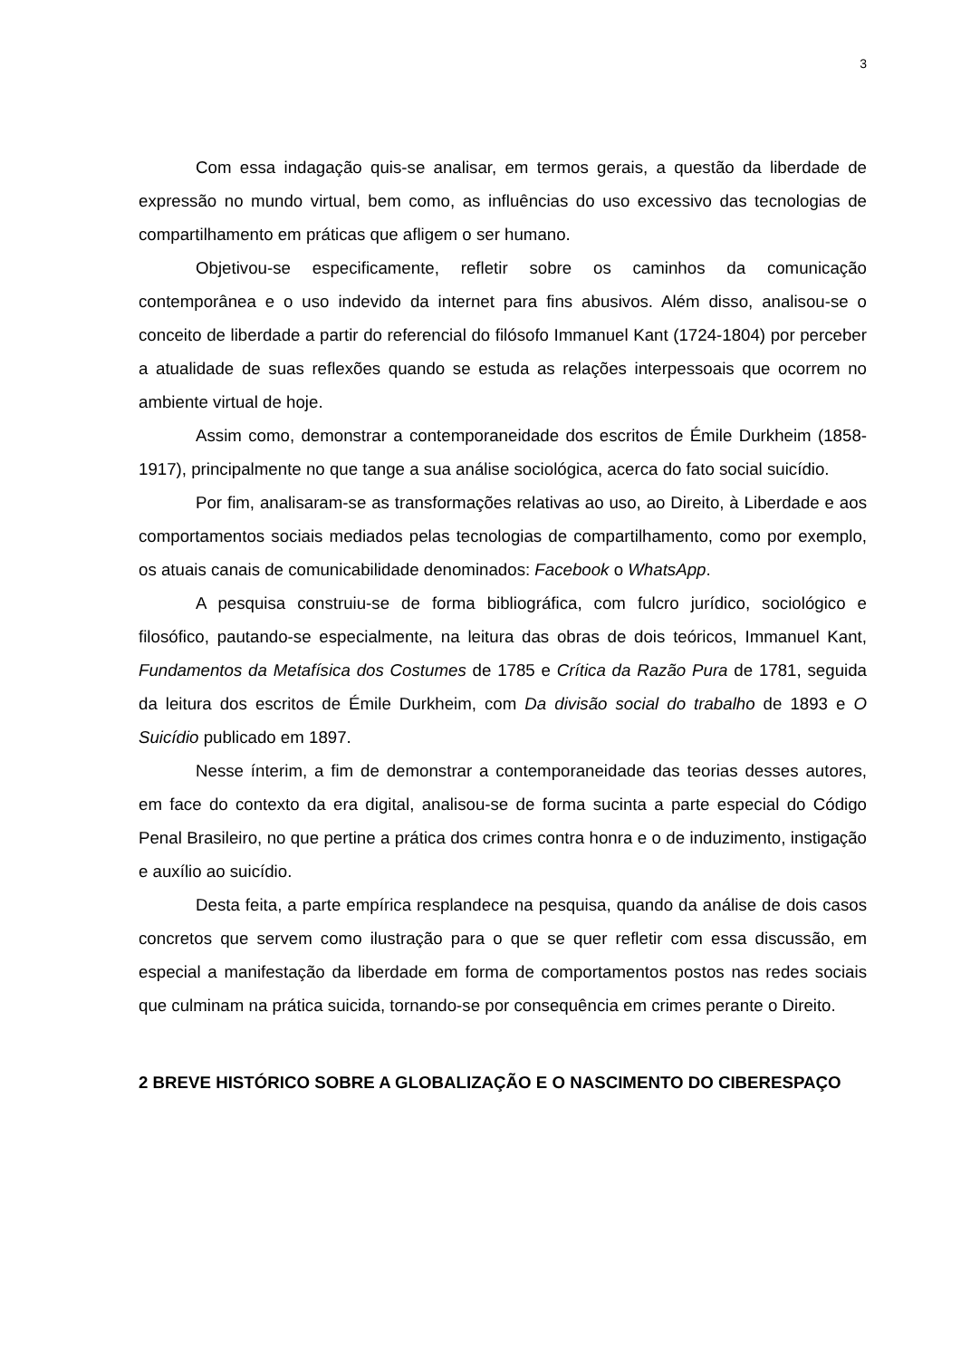3
Com essa indagação quis-se analisar, em termos gerais, a questão da liberdade de expressão no mundo virtual, bem como, as influências do uso excessivo das tecnologias de compartilhamento em práticas que afligem o ser humano.
Objetivou-se especificamente, refletir sobre os caminhos da comunicação contemporânea e o uso indevido da internet para fins abusivos. Além disso, analisou-se o conceito de liberdade a partir do referencial do filósofo Immanuel Kant (1724-1804) por perceber a atualidade de suas reflexões quando se estuda as relações interpessoais que ocorrem no ambiente virtual de hoje.
Assim como, demonstrar a contemporaneidade dos escritos de Émile Durkheim (1858-1917), principalmente no que tange a sua análise sociológica, acerca do fato social suicídio.
Por fim, analisaram-se as transformações relativas ao uso, ao Direito, à Liberdade e aos comportamentos sociais mediados pelas tecnologias de compartilhamento, como por exemplo, os atuais canais de comunicabilidade denominados: Facebook o WhatsApp.
A pesquisa construiu-se de forma bibliográfica, com fulcro jurídico, sociológico e filosófico, pautando-se especialmente, na leitura das obras de dois teóricos, Immanuel Kant, Fundamentos da Metafísica dos Costumes de 1785 e Crítica da Razão Pura de 1781, seguida da leitura dos escritos de Émile Durkheim, com Da divisão social do trabalho de 1893 e O Suicídio publicado em 1897.
Nesse ínterim, a fim de demonstrar a contemporaneidade das teorias desses autores, em face do contexto da era digital, analisou-se de forma sucinta a parte especial do Código Penal Brasileiro, no que pertine a prática dos crimes contra honra e o de induzimento, instigação e auxílio ao suicídio.
Desta feita, a parte empírica resplandece na pesquisa, quando da análise de dois casos concretos que servem como ilustração para o que se quer refletir com essa discussão, em especial a manifestação da liberdade em forma de comportamentos postos nas redes sociais que culminam na prática suicida, tornando-se por consequência em crimes perante o Direito.
2 BREVE HISTÓRICO SOBRE A GLOBALIZAÇÃO E O NASCIMENTO DO CIBERESPAÇO